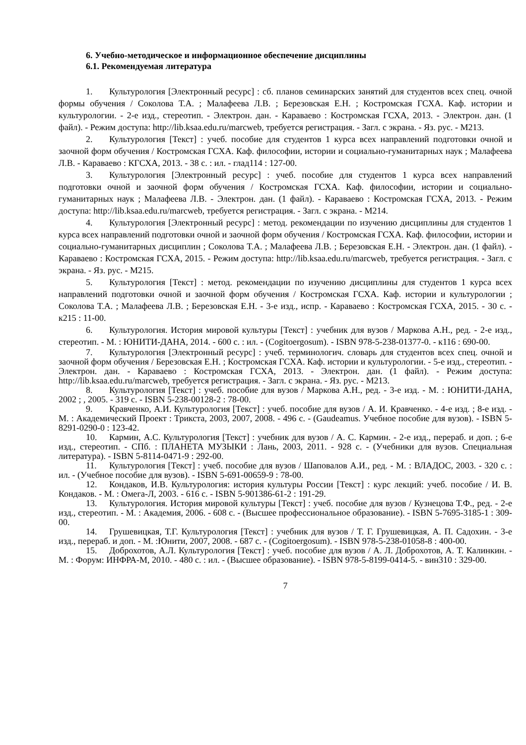6. Учебно-методическое и информационное обеспечение дисциплины
6.1. Рекомендуемая литература
1. Культурология [Электронный ресурс] : сб. планов семинарских занятий для студентов всех спец. очной формы обучения / Соколова Т.А. ; Малафеева Л.В. ; Березовская Е.Н. ; Костромская ГСХА. Каф. истории и культурологии. - 2-е изд., стереотип. - Электрон. дан. - Караваево : Костромская ГСХА, 2013. - Электрон. дан. (1 файл). - Режим доступа: http://lib.ksaa.edu.ru/marcweb, требуется регистрация. - Загл. с экрана. - Яз. рус. - М213.
2. Культурология [Текст] : учеб. пособие для студентов 1 курса всех направлений подготовки очной и заочной форм обучения / Костромская ГСХА. Каф. философии, истории и социально-гуманитарных наук ; Малафеева Л.В. - Караваево : КГСХА, 2013. - 38 с. : ил. - глад114 : 127-00.
3. Культурология [Электронный ресурс] : учеб. пособие для студентов 1 курса всех направлений подготовки очной и заочной форм обучения / Костромская ГСХА. Каф. философии, истории и социально-гуманитарных наук ; Малафеева Л.В. - Электрон. дан. (1 файл). - Караваево : Костромская ГСХА, 2013. - Режим доступа: http://lib.ksaa.edu.ru/marcweb, требуется регистрация. - Загл. с экрана. - М214.
4. Культурология [Электронный ресурс] : метод. рекомендации по изучению дисциплины для студентов 1 курса всех направлений подготовки очной и заочной форм обучения / Костромская ГСХА. Каф. философии, истории и социально-гуманитарных дисциплин ; Соколова Т.А. ; Малафеева Л.В. ; Березовская Е.Н. - Электрон. дан. (1 файл). - Караваево : Костромская ГСХА, 2015. - Режим доступа: http://lib.ksaa.edu.ru/marcweb, требуется регистрация. - Загл. с экрана. - Яз. рус. - М215.
5. Культурология [Текст] : метод. рекомендации по изучению дисциплины для студентов 1 курса всех направлений подготовки очной и заочной форм обучения / Костромская ГСХА. Каф. истории и культурологии ; Соколова Т.А. ; Малафеева Л.В. ; Березовская Е.Н. - 3-е изд., испр. - Караваево : Костромская ГСХА, 2015. - 30 с. - к215 : 11-00.
6. Культурология. История мировой культуры [Текст] : учебник для вузов / Маркова А.Н., ред. - 2-е изд., стереотип. - М. : ЮНИТИ-ДАНА, 2014. - 600 с. : ил. - (Cogitoergosum). - ISBN 978-5-238-01377-0. - к116 : 690-00.
7. Культурология [Электронный ресурс] : учеб. терминологич. словарь для студентов всех спец. очной и заочной форм обучения / Березовская Е.Н. ; Костромская ГСХА. Каф. истории и культурологии. - 5-е изд., стереотип. - Электрон. дан. - Караваево : Костромская ГСХА, 2013. - Электрон. дан. (1 файл). - Режим доступа: http://lib.ksaa.edu.ru/marcweb, требуется регистрация. - Загл. с экрана. - Яз. рус. - М213.
8. Культурология [Текст] : учеб. пособие для вузов / Маркова А.Н., ред. - 3-е изд. - М. : ЮНИТИ-ДАНА, 2002 ; , 2005. - 319 с. - ISBN 5-238-00128-2 : 78-00.
9. Кравченко, А.И. Культурология [Текст] : учеб. пособие для вузов / А. И. Кравченко. - 4-е изд. ; 8-е изд. - М. : Академический Проект : Трикста, 2003, 2007, 2008. - 496 с. - (Gaudeamus. Учебное пособие для вузов). - ISBN 5-8291-0290-0 : 123-42.
10. Кармин, А.С. Культурология [Текст] : учебник для вузов / А. С. Кармин. - 2-е изд., перераб. и доп. ; 6-е изд., стереотип. - СПб. : ПЛАНЕТА МУЗЫКИ : Лань, 2003, 2011. - 928 с. - (Учебники для вузов. Специальная литература). - ISBN 5-8114-0471-9 : 292-00.
11. Культурология [Текст] : учеб. пособие для вузов / Шаповалов А.И., ред. - М. : ВЛАДОС, 2003. - 320 с. : ил. - (Учебное пособие для вузов). - ISBN 5-691-00659-9 : 78-00.
12. Кондаков, И.В. Культурология: история культуры России [Текст] : курс лекций: учеб. пособие / И. В. Кондаков. - М. : Омега-Л, 2003. - 616 с. - ISBN 5-901386-61-2 : 191-29.
13. Культурология. История мировой культуры [Текст] : учеб. пособие для вузов / Кузнецова Т.Ф., ред. - 2-е изд., стереотип. - М. : Академия, 2006. - 608 с. - (Высшее профессиональное образование). - ISBN 5-7695-3185-1 : 309-00.
14. Грушевицкая, Т.Г. Культурология [Текст] : учебник для вузов / Т. Г. Грушевицкая, А. П. Садохин. - 3-е изд., перераб. и доп. - М. :Юнити, 2007, 2008. - 687 с. - (Cogitoergosum). - ISBN 978-5-238-01058-8 : 400-00.
15. Доброхотов, А.Л. Культурология [Текст] : учеб. пособие для вузов / А. Л. Доброхотов, А. Т. Калинкин. - М. : Форум: ИНФРА-М, 2010. - 480 с. : ил. - (Высшее образование). - ISBN 978-5-8199-0414-5. - вин310 : 329-00.
7